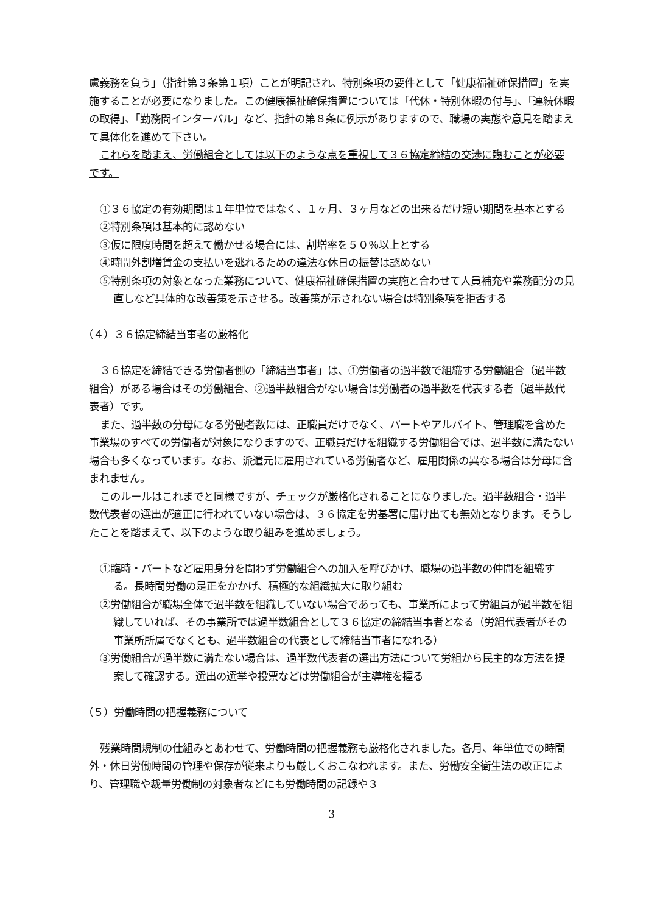慮義務を負う」（指針第３条第１項）ことが明記され、特別条項の要件として「健康福祉確保措置」を実施することが必要になりました。この健康福祉確保措置については「代休・特別休暇の付与」、「連続休暇の取得」、「勤務間インターバル」など、指針の第８条に例示がありますので、職場の実態や意見を踏まえて具体化を進めて下さい。
これらを踏まえ、労働組合としては以下のような点を重視して３６協定締結の交渉に臨むことが必要です。
①３６協定の有効期間は１年単位ではなく、１ヶ月、３ヶ月などの出来るだけ短い期間を基本とする
②特別条項は基本的に認めない
③仮に限度時間を超えて働かせる場合には、割増率を５０％以上とする
④時間外割増賃金の支払いを逃れるための違法な休日の振替は認めない
⑤特別条項の対象となった業務について、健康福祉確保措置の実施と合わせて人員補充や業務配分の見直しなど具体的な改善策を示させる。改善策が示されない場合は特別条項を拒否する
（４）３６協定締結当事者の厳格化
３６協定を締結できる労働者側の「締結当事者」は、①労働者の過半数で組織する労働組合（過半数組合）がある場合はその労働組合、②過半数組合がない場合は労働者の過半数を代表する者（過半数代表者）です。
また、過半数の分母になる労働者数には、正職員だけでなく、パートやアルバイト、管理職を含めた事業場のすべての労働者が対象になりますので、正職員だけを組織する労働組合では、過半数に満たない場合も多くなっています。なお、派遣元に雇用されている労働者など、雇用関係の異なる場合は分母に含まれません。
このルールはこれまでと同様ですが、チェックが厳格化されることになりました。過半数組合・過半数代表者の選出が適正に行われていない場合は、３６協定を労基署に届け出ても無効となります。そうしたことを踏まえて、以下のような取り組みを進めましょう。
①臨時・パートなど雇用身分を問わず労働組合への加入を呼びかけ、職場の過半数の仲間を組織する。長時間労働の是正をかかげ、積極的な組織拡大に取り組む
②労働組合が職場全体で過半数を組織していない場合であっても、事業所によって労組員が過半数を組織していれば、その事業所では過半数組合として３６協定の締結当事者となる（労組代表者がその事業所所属でなくとも、過半数組合の代表として締結当事者になれる）
③労働組合が過半数に満たない場合は、過半数代表者の選出方法について労組から民主的な方法を提案して確認する。選出の選挙や投票などは労働組合が主導権を握る
（５）労働時間の把握義務について
残業時間規制の仕組みとあわせて、労働時間の把握義務も厳格化されました。各月、年単位での時間外・休日労働時間の管理や保存が従来よりも厳しくおこなわれます。また、労働安全衛生法の改正により、管理職や裁量労働制の対象者などにも労働時間の記録や３
3